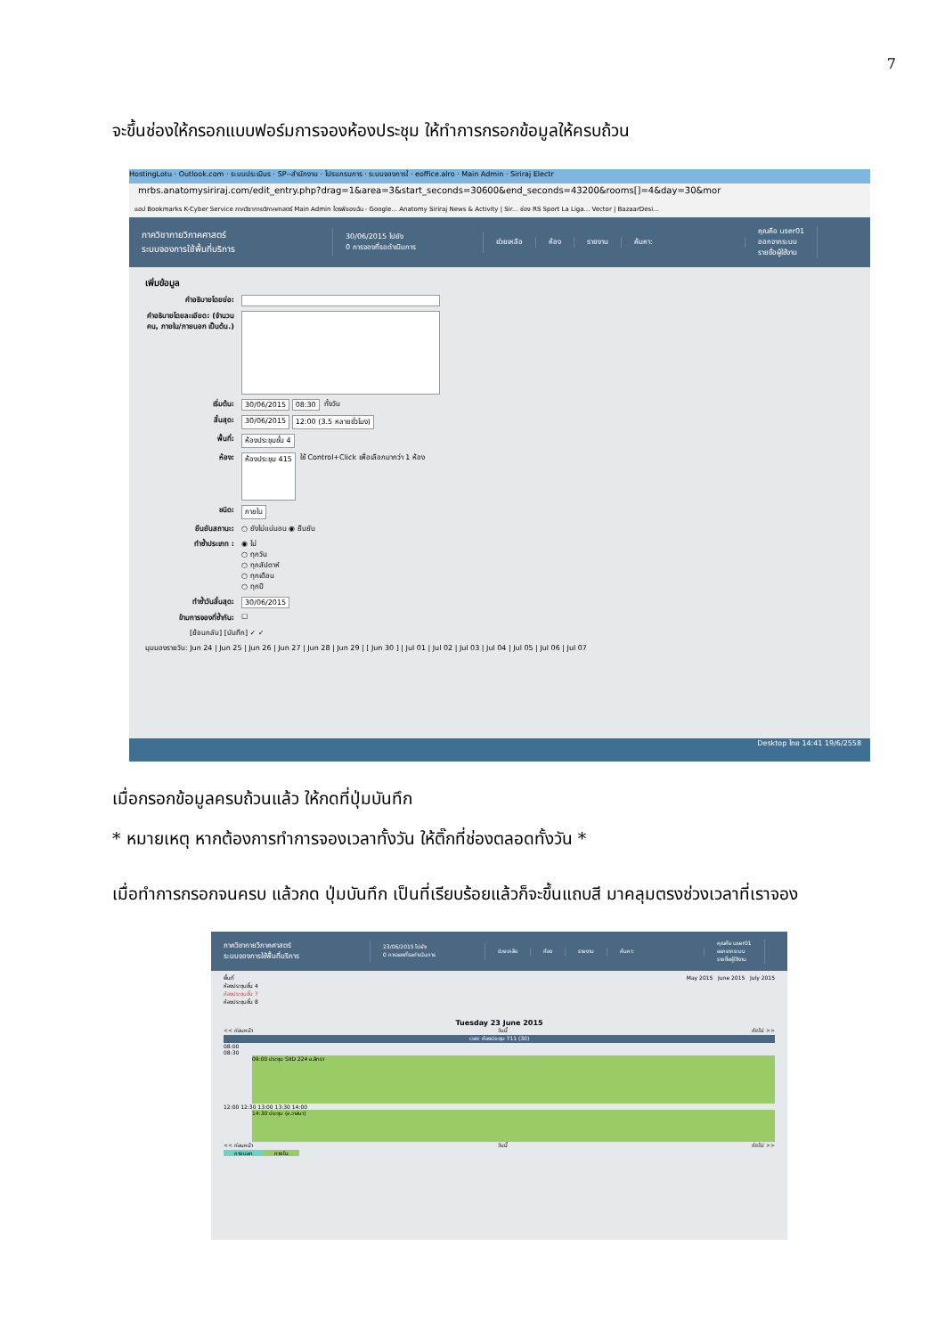7
จะขึ้นช่องให้กรอกแบบฟอร์มการจองห้องประชุม ให้ทำการกรอกข้อมูลให้ครบถ้วน
HostingLotu · Outlook.com · ระบบประเมินร · SP--สำนักงาน · โปรแกรมการ · ระบบจองการใ · eoffice.alro · Main Admin · Siriraj Electr
mrbs.anatomysiriraj.com/edit_entry.php?drag=1&area=3&start_seconds=30600&end_seconds=43200&rooms[]=4&day=30&mor
แอป Bookmarks K-Cyber Service ภาควิชากายวิภาคศาสตร์ Main Admin ไดรฟ์ของฉัน - Google... Anatomy Siriraj News & Activity | Sir... ช่อง RS Sport La Liga... Vector | BazaarDesi...
ภาควิชากายวิภาคศาสตร์
ระบบจองการใช้พื้นที่บริการ
30/06/2015 ไปยัง
0 การจองที่รอดำเนินการ
ช่วยเหลือ ห้อง รายงาน ค้นหา:
คุณคือ user01
ออกจากระบบ
รายชื่อผู้ใช้งาน
เพิ่มข้อมูล
คำอธิบายโดยย่อ:
คำอธิบายโดยละเอียด: (จำนวนคน, ภายใน/ภายนอก เป็นต้น.)
เริ่มต้น: 30/06/2015 08:30 ทั้งวัน
สิ้นสุด: 30/06/2015 12:00 (3.5 หลายชั่วโมง)
พื้นที่: ห้องประชุมชั้น 4
ห้อง: ห้องประชุม 415 ใช้ Control+Click เพื่อเลือกมากว่า 1 ห้อง
ชนิด: ภายใน
ยืนยันสถานะ: ○ ยังไม่แน่นอน ◉ ยืนยัน
ทำซ้ำประเภท : ◉ ไม่
○ ทุกวัน
○ ทุกสัปดาห์
○ ทุกเดือน
○ ทุกปี
ทำซ้ำวันสิ้นสุด: 30/06/2015
ข้ามการจองที่ซ้ำกัน: ☐
[ย้อนกลับ] [บันทึก] ✓ ✓
มุมมองรายวัน: Jun 24 | Jun 25 | Jun 26 | Jun 27 | Jun 28 | Jun 29 | [ Jun 30 ] | Jul 01 | Jul 02 | Jul 03 | Jul 04 | Jul 05 | Jul 06 | Jul 07
Desktop ไทย 14:41 19/6/2558
เมื่อกรอกข้อมูลครบถ้วนแล้ว ให้กดที่ปุ่มบันทึก
* หมายเหตุ หากต้องการทำการจองเวลาทั้งวัน ให้ติ๊กที่ช่องตลอดทั้งวัน *
เมื่อทำการกรอกจนครบ แล้วกด ปุ่มบันทึก เป็นที่เรียบร้อยแล้วก็จะขึ้นแถบสี มาคลุมตรงช่วงเวลาที่เราจอง
ภาควิชากายวิภาคศาสตร์
ระบบจองการใช้พื้นที่บริการ
23/06/2015 ไปยัง
0 การจองที่รอดำเนินการ
ช่วยเหลือ ห้อง รายงาน ค้นหา:
คุณคือ user01
ออกจากระบบ
รายชื่อผู้ใช้งาน
พื้นที่
ห้องประชุมชั้น 4
ห้องประชุมชั้น 7
ห้องประชุมชั้น 8
May 2015 June 2015 July 2015
Tuesday 23 June 2015
<< ก่อนหน้า วันนี้ ถัดไป >>
เวลา: ห้องประชุม 711 (30)
08:00
08:30
09:00 ประชุม SIID 224 อ.สิทรา
12:00 12:30 13:00 13:30 14:00
14:30 ประชุม (อ.วาสนา)
<< ก่อนหน้า วันนี้ ถัดไป >>
ภายนอก ภายใน